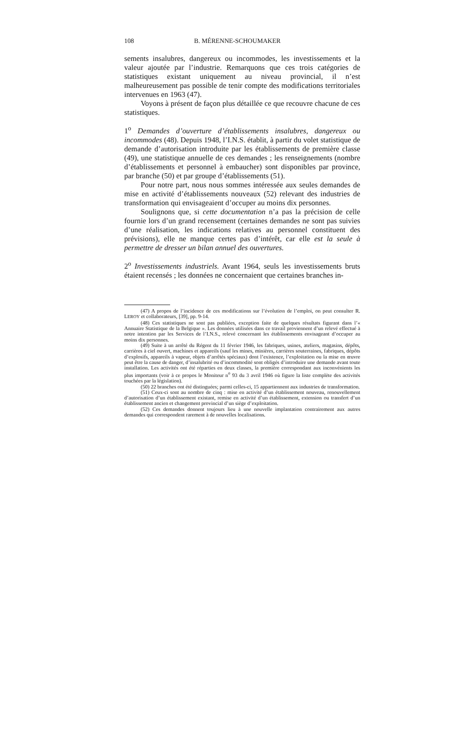108 B. MÉRENNE-SCHOUMAKER
sements insalubres, dangereux ou incommodes, les investissements et la valeur ajoutée par l’industrie. Remarquons que ces trois catégories de statistiques existant uniquement au niveau provincial, il n’est malheureusement pas possible de tenir compte des modifications territoriales intervenues en 1963 (47).
Voyons à présent de façon plus détaillée ce que recouvre chacune de ces statistiques.
1<sup>o</sup> Demandes d’ouverture d’établissements insalubres, dangereux ou incommodes (48). Depuis 1948, l’I.N.S. établit, à partir du volet statistique de demande d’autorisation introduite par les établissements de première classe (49), une statistique annuelle de ces demandes ; les renseignements (nombre d’établissements et personnel à embaucher) sont disponibles par province, par branche (50) et par groupe d’établissements (51).
Pour notre part, nous nous sommes intéressée aux seules demandes de mise en activité d’établissements nouveaux (52) relevant des industries de transformation qui envisageaient d’occuper au moins dix personnes.
Soulignons que, si cette documentation n’a pas la précision de celle fournie lors d’un grand recensement (certaines demandes ne sont pas suivies d’une réalisation, les indications relatives au personnel constituent des prévisions), elle ne manque certes pas d’intérêt, car elle est la seule à permettre de dresser un bilan annuel des ouvertures.
2<sup>o</sup> Investissements industriels. Avant 1964, seuls les investissements bruts étaient recensés ; les données ne concernaient que certaines branches in-
(47) A propos de l’incidence de ces modifications sur l’évolution de l’emploi, on peut consulter R. LEROY et collaborateurs, [39], pp. 9-14.
(48) Ces statistiques ne sont pas publiées, exception faite de quelques résultats figurant dans l’« Annuaire Statistique de la Belgique ». Les données utilisées dans ce travail proviennent d’un relevé effectué à notre intention par les Services de l’I.N.S., relevé concernant les établissements envisageant d’occuper au moins dix personnes.
(49) Suite à un arrêté du Régent du 11 février 1946, les fabriques, usines, ateliers, magasins, dépôts, carrières à ciel ouvert, machines et appareils (sauf les mines, minières, carrières souterraines, fabriques, dépôts d’explosifs, appareils à vapeur, objets d’arrêtés spéciaux) dont l’existence, l’exploitation ou la mise en œuvre peut être la cause de danger, d’insalubrité ou d’incommodité sont obligés d’introduire une demande avant toute installation. Les activités ont été réparties en deux classes, la première correspondant aux inconvénients les plus importants (voir à ce propos le Moniteur n<sup>o</sup> 93 du 3 avril 1946 où figure la liste complète des activités touchées par la législation).
(50) 22 branches ont été distinguées; parmi celles-ci, 15 appartiennent aux industries de transformation.
(51) Ceux-ci sont au nombre de cinq : mise en activité d’un établissement nouveau, renouvellement d’autorisation d’un établissement existant, remise en activité d’un établissement, extension ou transfert d’un établissement ancien et changement provincial d’un siège d’exploitation.
(52) Ces demandes donnent toujours lieu à une nouvelle implantation contrairement aux autres demandes qui correspondent rarement à de nouvelles localisations.